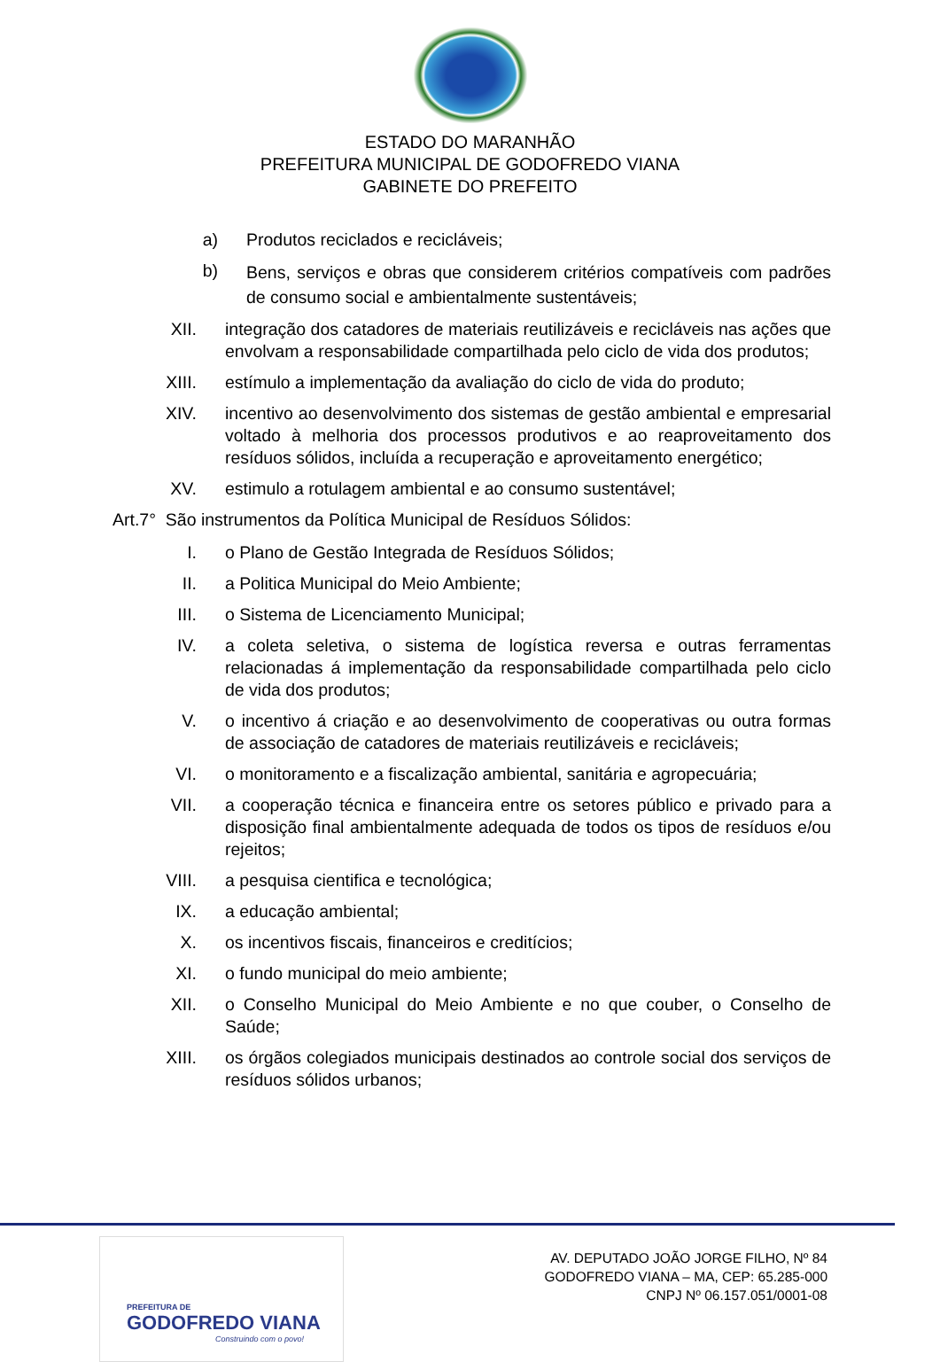ESTADO DO MARANHÃO
PREFEITURA MUNICIPAL DE GODOFREDO VIANA
GABINETE DO PREFEITO
a) Produtos reciclados e recicláveis;
b)
Bens, serviços e obras que considerem critérios compatíveis com padrões de consumo social e ambientalmente sustentáveis;
XII. integração dos catadores de materiais reutilizáveis e recicláveis nas ações que envolvam a responsabilidade compartilhada pelo ciclo de vida dos produtos;
XIII. estímulo a implementação da avaliação do ciclo de vida do produto;
XIV. incentivo ao desenvolvimento dos sistemas de gestão ambiental e empresarial voltado à melhoria dos processos produtivos e ao reaproveitamento dos resíduos sólidos, incluída a recuperação e aproveitamento energético;
XV. estimulo a rotulagem ambiental e ao consumo sustentável;
Art.7° São instrumentos da Política Municipal de Resíduos Sólidos:
I. o Plano de Gestão Integrada de Resíduos Sólidos;
II. a Politica Municipal do Meio Ambiente;
III. o Sistema de Licenciamento Municipal;
IV. a coleta seletiva, o sistema de logística reversa e outras ferramentas relacionadas á implementação da responsabilidade compartilhada pelo ciclo de vida dos produtos;
V. o incentivo á criação e ao desenvolvimento de cooperativas ou outra formas de associação de catadores de materiais reutilizáveis e recicláveis;
VI. o monitoramento e a fiscalização ambiental, sanitária e agropecuária;
VII. a cooperação técnica e financeira entre os setores público e privado para a disposição final ambientalmente adequada de todos os tipos de resíduos e/ou rejeitos;
VIII. a pesquisa cientifica e tecnológica;
IX. a educação ambiental;
X. os incentivos fiscais, financeiros e creditícios;
XI. o fundo municipal do meio ambiente;
XII. o Conselho Municipal do Meio Ambiente e no que couber, o Conselho de Saúde;
XIII. os órgãos colegiados municipais destinados ao controle social dos serviços de resíduos sólidos urbanos;
PREFEITURA DE
GODOFREDO VIANA
Construindo com o povo!
AV. DEPUTADO JOÃO JORGE FILHO, Nº 84
GODOFREDO VIANA – MA, CEP: 65.285-000
CNPJ Nº 06.157.051/0001-08